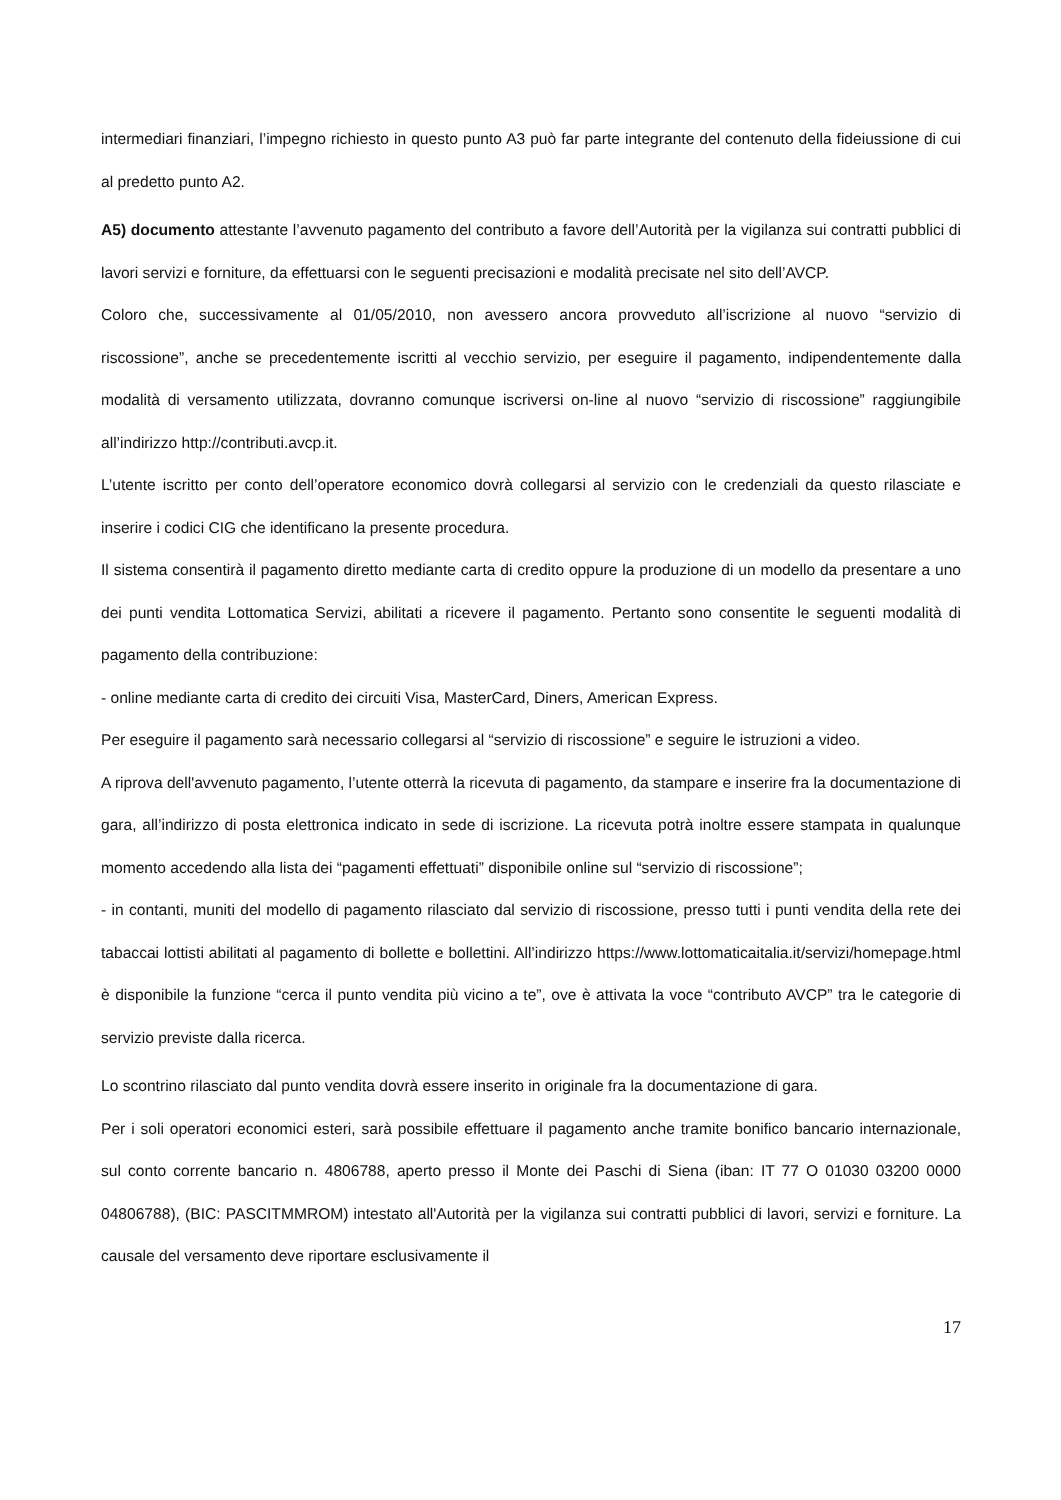intermediari finanziari, l’impegno richiesto in questo punto A3 può far parte integrante del contenuto della fideiussione di cui al predetto punto A2.
A5) documento attestante l’avvenuto pagamento del contributo a favore dell’Autorità per la vigilanza sui contratti pubblici di lavori servizi e forniture, da effettuarsi con le seguenti precisazioni e modalità precisate nel sito dell’AVCP.
Coloro che, successivamente al 01/05/2010, non avessero ancora provveduto all’iscrizione al nuovo “servizio di riscossione”, anche se precedentemente iscritti al vecchio servizio, per eseguire il pagamento, indipendentemente dalla modalità di versamento utilizzata, dovranno comunque iscriversi on-line al nuovo “servizio di riscossione” raggiungibile all’indirizzo http://contributi.avcp.it.
L’utente iscritto per conto dell’operatore economico dovrà collegarsi al servizio con le credenziali da questo rilasciate e inserire i codici CIG che identificano la presente procedura.
Il sistema consentirà il pagamento diretto mediante carta di credito oppure la produzione di un modello da presentare a uno dei punti vendita Lottomatica Servizi, abilitati a ricevere il pagamento. Pertanto sono consentite le seguenti modalità di pagamento della contribuzione:
- online mediante carta di credito dei circuiti Visa, MasterCard, Diners, American Express.
Per eseguire il pagamento sarà necessario collegarsi al “servizio di riscossione” e seguire le istruzioni a video.
A riprova dell'avvenuto pagamento, l’utente otterrà la ricevuta di pagamento, da stampare e inserire fra la documentazione di gara, all’indirizzo di posta elettronica indicato in sede di iscrizione. La ricevuta potrà inoltre essere stampata in qualunque momento accedendo alla lista dei “pagamenti effettuati” disponibile online sul “servizio di riscossione”;
- in contanti, muniti del modello di pagamento rilasciato dal servizio di riscossione, presso tutti i punti vendita della rete dei tabaccai lottisti abilitati al pagamento di bollette e bollettini. All’indirizzo https://www.lottomaticaitalia.it/servizi/homepage.html è disponibile la funzione “cerca il punto vendita più vicino a te”, ove è attivata la voce “contributo AVCP” tra le categorie di servizio previste dalla ricerca.
Lo scontrino rilasciato dal punto vendita dovrà essere inserito in originale fra la documentazione di gara.
Per i soli operatori economici esteri, sarà possibile effettuare il pagamento anche tramite bonifico bancario internazionale, sul conto corrente bancario n. 4806788, aperto presso il Monte dei Paschi di Siena (iban: IT 77 O 01030 03200 0000 04806788), (BIC: PASCITMMROM) intestato all'Autorità per la vigilanza sui contratti pubblici di lavori, servizi e forniture. La causale del versamento deve riportare esclusivamente il
17